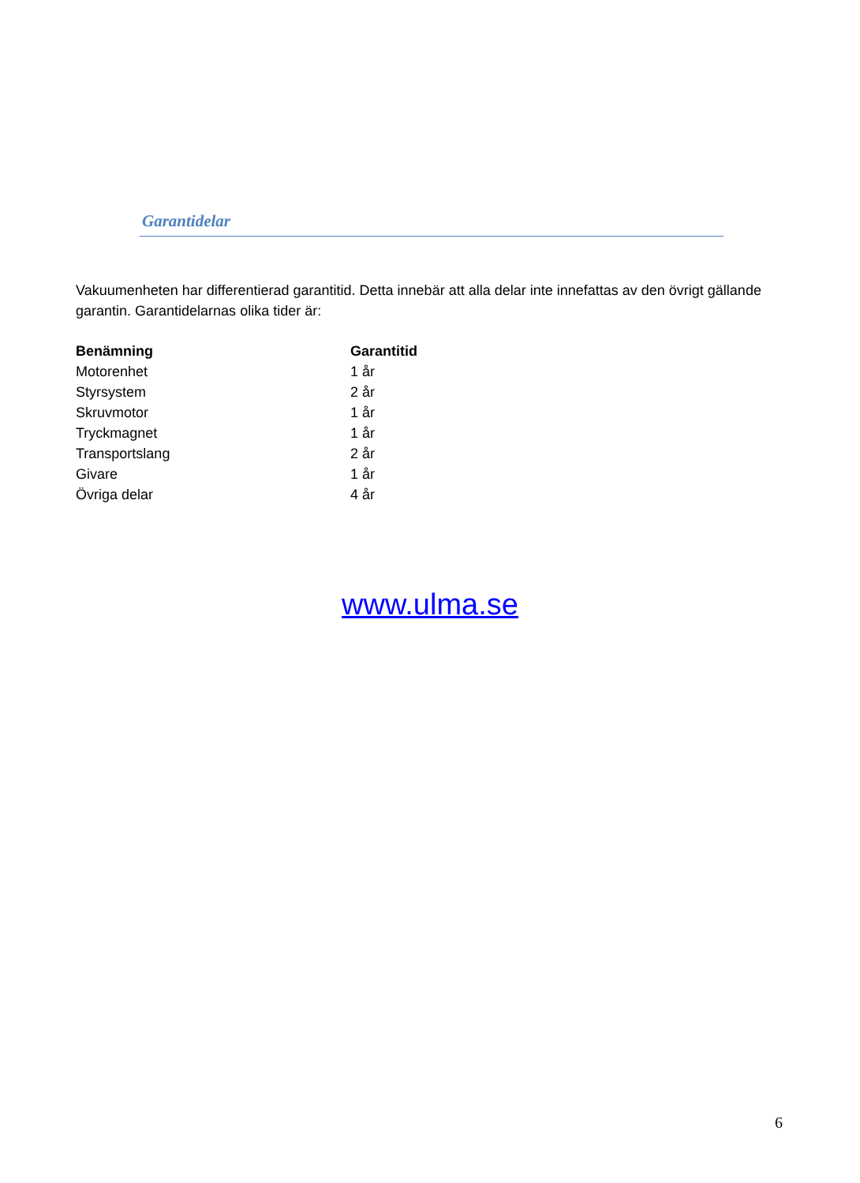Garantidelar
Vakuumenheten har differentierad garantitid. Detta innebär att alla delar inte innefattas av den övrigt gällande garantin. Garantidelarnas olika tider är:
| Benämning | Garantitid |
| --- | --- |
| Motorenhet | 1 år |
| Styrsystem | 2 år |
| Skruvmotor | 1 år |
| Tryckmagnet | 1 år |
| Transportslang | 2 år |
| Givare | 1 år |
| Övriga delar | 4 år |
www.ulma.se
6